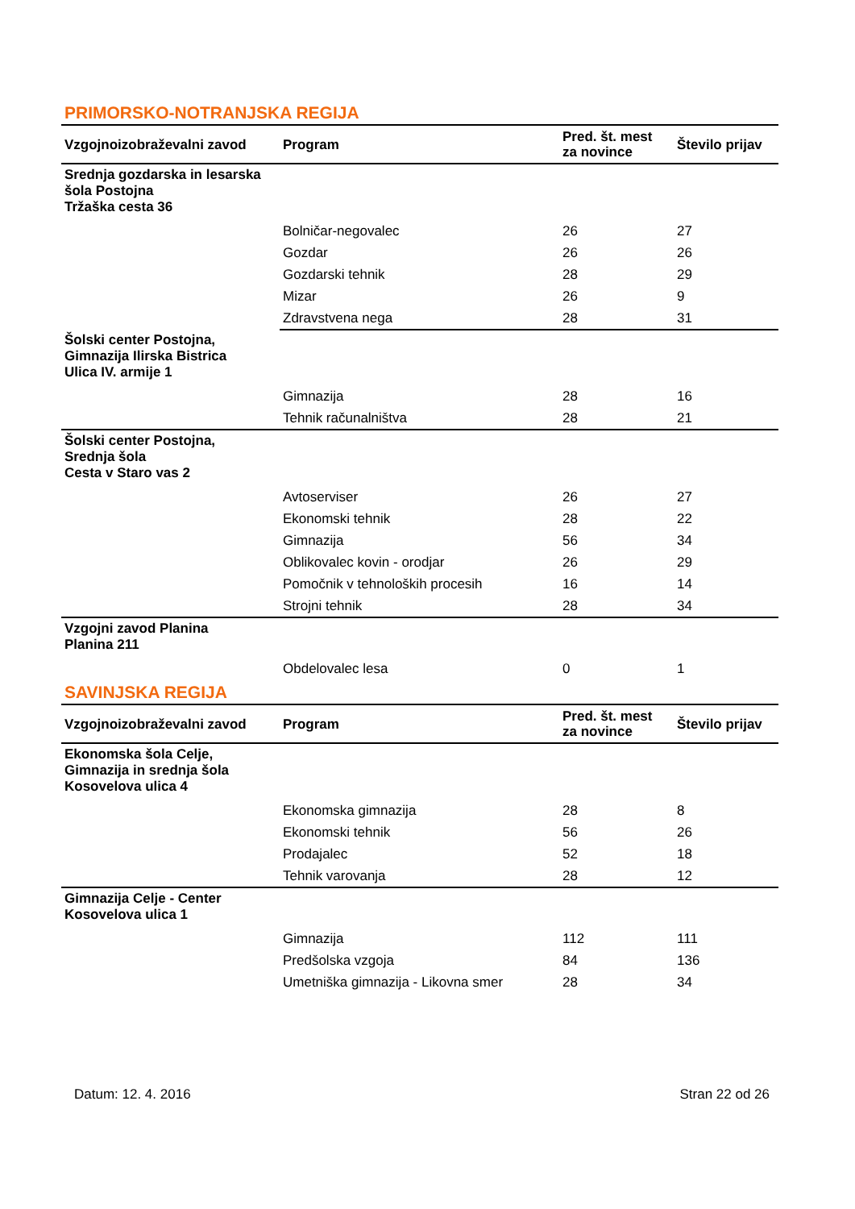PRIMORSKO-NOTRANJSKA REGIJA
| Vzgojnoizobraževalni zavod | Program | Pred. št. mest za novince | Število prijav |
| --- | --- | --- | --- |
| Srednja gozdarska in lesarska šola Postojna Tržaška cesta 36 | | | |
| | Bolničar-negovalec | 26 | 27 |
| | Gozdar | 26 | 26 |
| | Gozdarski tehnik | 28 | 29 |
| | Mizar | 26 | 9 |
| | Zdravstvena nega | 28 | 31 |
| Šolski center Postojna, Gimnazija Ilirska Bistrica Ulica IV. armije 1 | | | |
| | Gimnazija | 28 | 16 |
| | Tehnik računalništva | 28 | 21 |
| Šolski center Postojna, Srednja šola Cesta v Staro vas 2 | | | |
| | Avtoserviser | 26 | 27 |
| | Ekonomski tehnik | 28 | 22 |
| | Gimnazija | 56 | 34 |
| | Oblikovalec kovin - orodjar | 26 | 29 |
| | Pomočnik v tehnoloških procesih | 16 | 14 |
| | Strojni tehnik | 28 | 34 |
| Vzgojni zavod Planina Planina 211 | | | |
| | Obdelovalec lesa | 0 | 1 |
SAVINJSKA REGIJA
| Vzgojnoizobraževalni zavod | Program | Pred. št. mest za novince | Število prijav |
| --- | --- | --- | --- |
| Ekonomska šola Celje, Gimnazija in srednja šola Kosovelova ulica 4 | | | |
| | Ekonomska gimnazija | 28 | 8 |
| | Ekonomski tehnik | 56 | 26 |
| | Prodajalec | 52 | 18 |
| | Tehnik varovanja | 28 | 12 |
| Gimnazija Celje - Center Kosovelova ulica 1 | | | |
| | Gimnazija | 112 | 111 |
| | Predšolska vzgoja | 84 | 136 |
| | Umetniška gimnazija - Likovna smer | 28 | 34 |
Datum: 12. 4. 2016 Stran 22 od 26